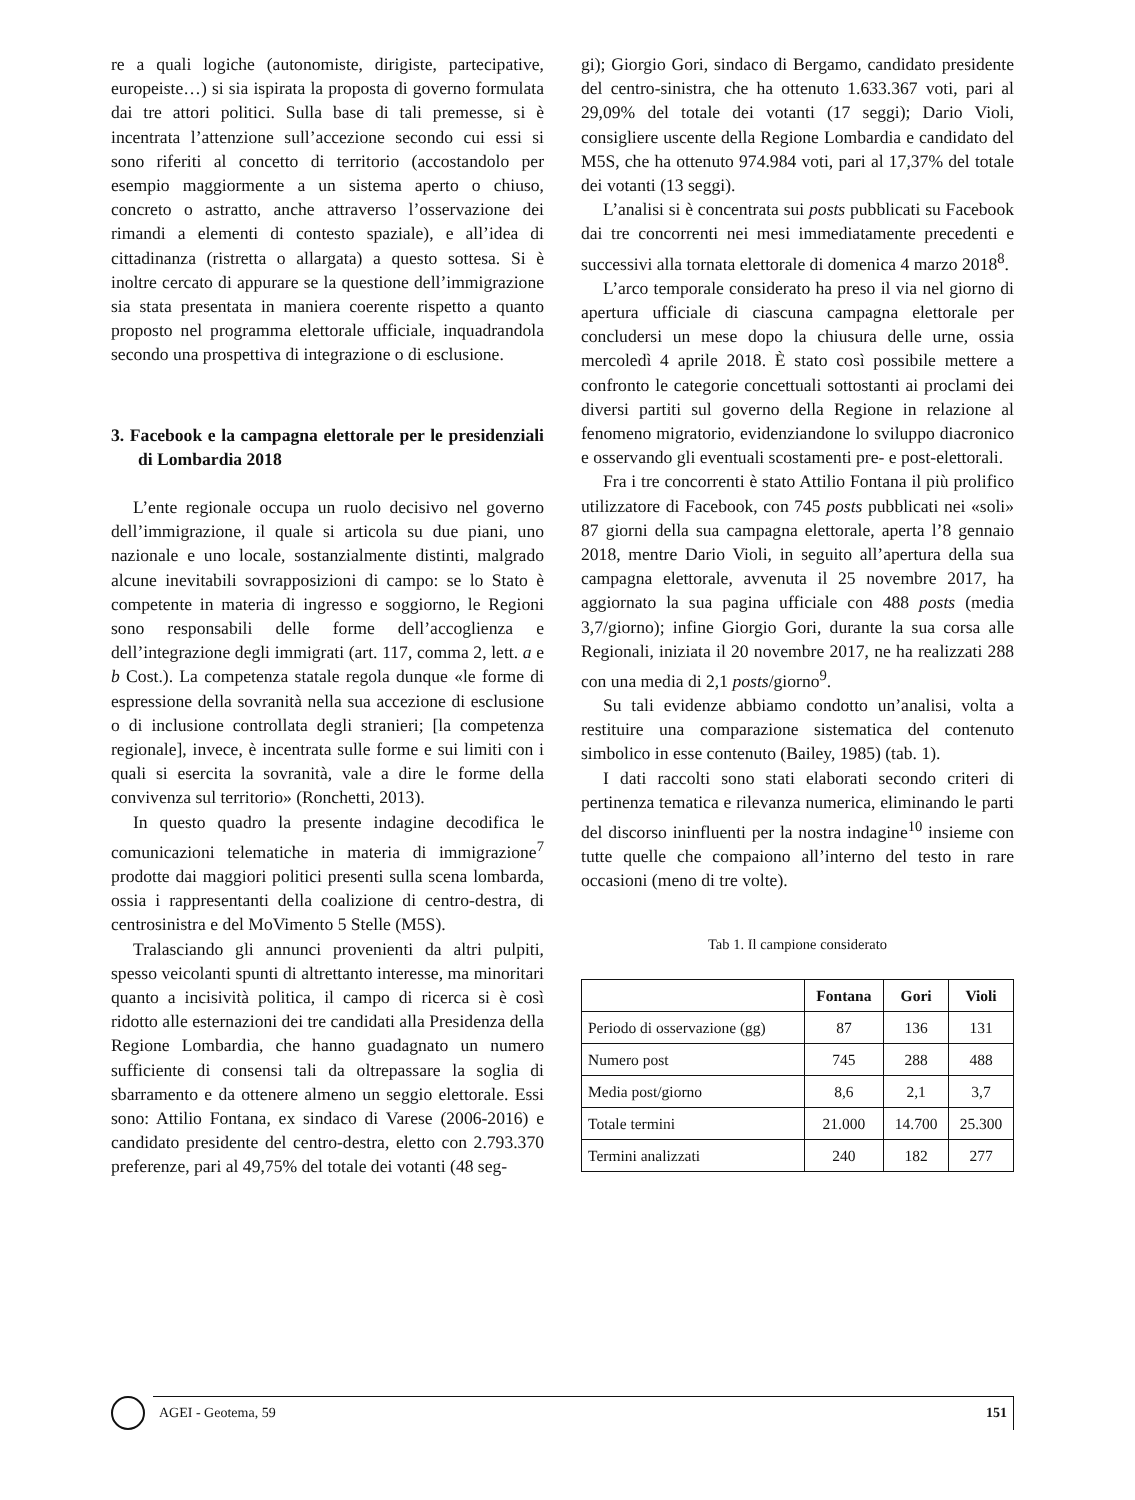re a quali logiche (autonomiste, dirigiste, partecipative, europeiste…) si sia ispirata la proposta di governo formulata dai tre attori politici. Sulla base di tali premesse, si è incentrata l’attenzione sull’accezione secondo cui essi si sono riferiti al concetto di territorio (accostandolo per esempio maggiormente a un sistema aperto o chiuso, concreto o astratto, anche attraverso l’osservazione dei rimandi a elementi di contesto spaziale), e all’idea di cittadinanza (ristretta o allargata) a questo sottesa. Si è inoltre cercato di appurare se la questione dell’immigrazione sia stata presentata in maniera coerente rispetto a quanto proposto nel programma elettorale ufficiale, inquadrandola secondo una prospettiva di integrazione o di esclusione.
3. Facebook e la campagna elettorale per le presidenziali di Lombardia 2018
L’ente regionale occupa un ruolo decisivo nel governo dell’immigrazione, il quale si articola su due piani, uno nazionale e uno locale, sostanzialmente distinti, malgrado alcune inevitabili sovrapposizioni di campo: se lo Stato è competente in materia di ingresso e soggiorno, le Regioni sono responsabili delle forme dell’accoglienza e dell’integrazione degli immigrati (art. 117, comma 2, lett. a e b Cost.). La competenza statale regola dunque «le forme di espressione della sovranità nella sua accezione di esclusione o di inclusione controllata degli stranieri; [la competenza regionale], invece, è incentrata sulle forme e sui limiti con i quali si esercita la sovranità, vale a dire le forme della convivenza sul territorio» (Ronchetti, 2013).
In questo quadro la presente indagine decodifica le comunicazioni telematiche in materia di immigrazione<sup>7</sup> prodotte dai maggiori politici presenti sulla scena lombarda, ossia i rappresentanti della coalizione di centro-destra, di centrosinistra e del MoVimento 5 Stelle (M5S).
Tralasciando gli annunci provenienti da altri pulpiti, spesso veicolanti spunti di altrettanto interesse, ma minoritari quanto a incisività politica, il campo di ricerca si è così ridotto alle esternazioni dei tre candidati alla Presidenza della Regione Lombardia, che hanno guadagnato un numero sufficiente di consensi tali da oltrepassare la soglia di sbarramento e da ottenere almeno un seggio elettorale. Essi sono: Attilio Fontana, ex sindaco di Varese (2006-2016) e candidato presidente del centro-destra, eletto con 2.793.370 preferenze, pari al 49,75% del totale dei votanti (48 seg-
gi); Giorgio Gori, sindaco di Bergamo, candidato presidente del centro-sinistra, che ha ottenuto 1.633.367 voti, pari al 29,09% del totale dei votanti (17 seggi); Dario Violi, consigliere uscente della Regione Lombardia e candidato del M5S, che ha ottenuto 974.984 voti, pari al 17,37% del totale dei votanti (13 seggi).
L’analisi si è concentrata sui posts pubblicati su Facebook dai tre concorrenti nei mesi immediatamente precedenti e successivi alla tornata elettorale di domenica 4 marzo 2018<sup>8</sup>.
L’arco temporale considerato ha preso il via nel giorno di apertura ufficiale di ciascuna campagna elettorale per concludersi un mese dopo la chiusura delle urne, ossia mercoledì 4 aprile 2018. È stato così possibile mettere a confronto le categorie concettuali sottostanti ai proclami dei diversi partiti sul governo della Regione in relazione al fenomeno migratorio, evidenziandone lo sviluppo diacronico e osservando gli eventuali scostamenti pre- e post-elettorali.
Fra i tre concorrenti è stato Attilio Fontana il più prolifico utilizzatore di Facebook, con 745 posts pubblicati nei «soli» 87 giorni della sua campagna elettorale, aperta l’8 gennaio 2018, mentre Dario Violi, in seguito all’apertura della sua campagna elettorale, avvenuta il 25 novembre 2017, ha aggiornato la sua pagina ufficiale con 488 posts (media 3,7/giorno); infine Giorgio Gori, durante la sua corsa alle Regionali, iniziata il 20 novembre 2017, ne ha realizzati 288 con una media di 2,1 posts/giorno<sup>9</sup>.
Su tali evidenze abbiamo condotto un’analisi, volta a restituire una comparazione sistematica del contenuto simbolico in esse contenuto (Bailey, 1985) (tab. 1).
I dati raccolti sono stati elaborati secondo criteri di pertinenza tematica e rilevanza numerica, eliminando le parti del discorso ininfluenti per la nostra indagine<sup>10</sup> insieme con tutte quelle che compaiono all’interno del testo in rare occasioni (meno di tre volte).
Tab 1. Il campione considerato
| | Fontana | Gori | Violi |
| --- | --- | --- | --- |
| Periodo di osservazione (gg) | 87 | 136 | 131 |
| Numero post | 745 | 288 | 488 |
| Media post/giorno | 8,6 | 2,1 | 3,7 |
| Totale termini | 21.000 | 14.700 | 25.300 |
| Termini analizzati | 240 | 182 | 277 |
AGEI - Geotema, 59 151